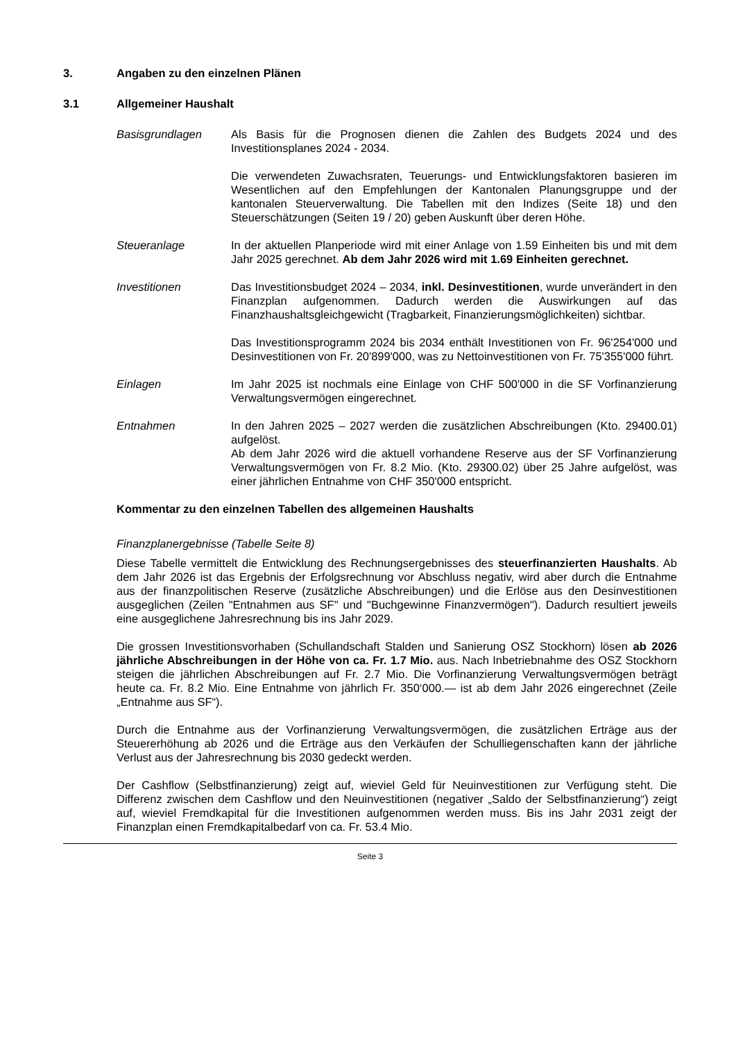3. Angaben zu den einzelnen Plänen
3.1 Allgemeiner Haushalt
Basisgrundlagen Als Basis für die Prognosen dienen die Zahlen des Budgets 2024 und des Investitionsplanes 2024 - 2034.
Die verwendeten Zuwachsraten, Teuerungs- und Entwicklungsfaktoren basieren im Wesentlichen auf den Empfehlungen der Kantonalen Planungsgruppe und der kantonalen Steuerverwaltung. Die Tabellen mit den Indizes (Seite 18) und den Steuerschätzungen (Seiten 19 / 20) geben Auskunft über deren Höhe.
Steueranlage In der aktuellen Planperiode wird mit einer Anlage von 1.59 Einheiten bis und mit dem Jahr 2025 gerechnet. Ab dem Jahr 2026 wird mit 1.69 Einheiten gerechnet.
Investitionen Das Investitionsbudget 2024 – 2034, inkl. Desinvestitionen, wurde unverändert in den Finanzplan aufgenommen. Dadurch werden die Auswirkungen auf das Finanzhaushaltsgleichgewicht (Tragbarkeit, Finanzierungsmöglichkeiten) sichtbar.
Das Investitionsprogramm 2024 bis 2034 enthält Investitionen von Fr. 96'254'000 und Desinvestitionen von Fr. 20'899'000, was zu Nettoinvestitionen von Fr. 75'355'000 führt.
Einlagen Im Jahr 2025 ist nochmals eine Einlage von CHF 500'000 in die SF Vorfinanzierung Verwaltungsvermögen eingerechnet.
Entnahmen In den Jahren 2025 – 2027 werden die zusätzlichen Abschreibungen (Kto. 29400.01) aufgelöst.
Ab dem Jahr 2026 wird die aktuell vorhandene Reserve aus der SF Vorfinanzierung Verwaltungsvermögen von Fr. 8.2 Mio. (Kto. 29300.02) über 25 Jahre aufgelöst, was einer jährlichen Entnahme von CHF 350'000 entspricht.
Kommentar zu den einzelnen Tabellen des allgemeinen Haushalts
Finanzplanergebnisse (Tabelle Seite 8)
Diese Tabelle vermittelt die Entwicklung des Rechnungsergebnisses des steuerfinanzierten Haushalts. Ab dem Jahr 2026 ist das Ergebnis der Erfolgsrechnung vor Abschluss negativ, wird aber durch die Entnahme aus der finanzpolitischen Reserve (zusätzliche Abschreibungen) und die Erlöse aus den Desinvestitionen ausgeglichen (Zeilen "Entnahmen aus SF" und "Buchgewinne Finanzvermögen"). Dadurch resultiert jeweils eine ausgeglichene Jahresrechnung bis ins Jahr 2029.
Die grossen Investitionsvorhaben (Schullandschaft Stalden und Sanierung OSZ Stockhorn) lösen ab 2026 jährliche Abschreibungen in der Höhe von ca. Fr. 1.7 Mio. aus. Nach Inbetriebnahme des OSZ Stockhorn steigen die jährlichen Abschreibungen auf Fr. 2.7 Mio. Die Vorfinanzierung Verwaltungsvermögen beträgt heute ca. Fr. 8.2 Mio. Eine Entnahme von jährlich Fr. 350‘000.— ist ab dem Jahr 2026 eingerechnet (Zeile „Entnahme aus SF“).
Durch die Entnahme aus der Vorfinanzierung Verwaltungsvermögen, die zusätzlichen Erträge aus der Steuererhöhung ab 2026 und die Erträge aus den Verkäufen der Schulliegenschaften kann der jährliche Verlust aus der Jahresrechnung bis 2030 gedeckt werden.
Der Cashflow (Selbstfinanzierung) zeigt auf, wieviel Geld für Neuinvestitionen zur Verfügung steht. Die Differenz zwischen dem Cashflow und den Neuinvestitionen (negativer „Saldo der Selbstfinanzierung“) zeigt auf, wieviel Fremdkapital für die Investitionen aufgenommen werden muss. Bis ins Jahr 2031 zeigt der Finanzplan einen Fremdkapitalbedarf von ca. Fr. 53.4 Mio.
Seite 3